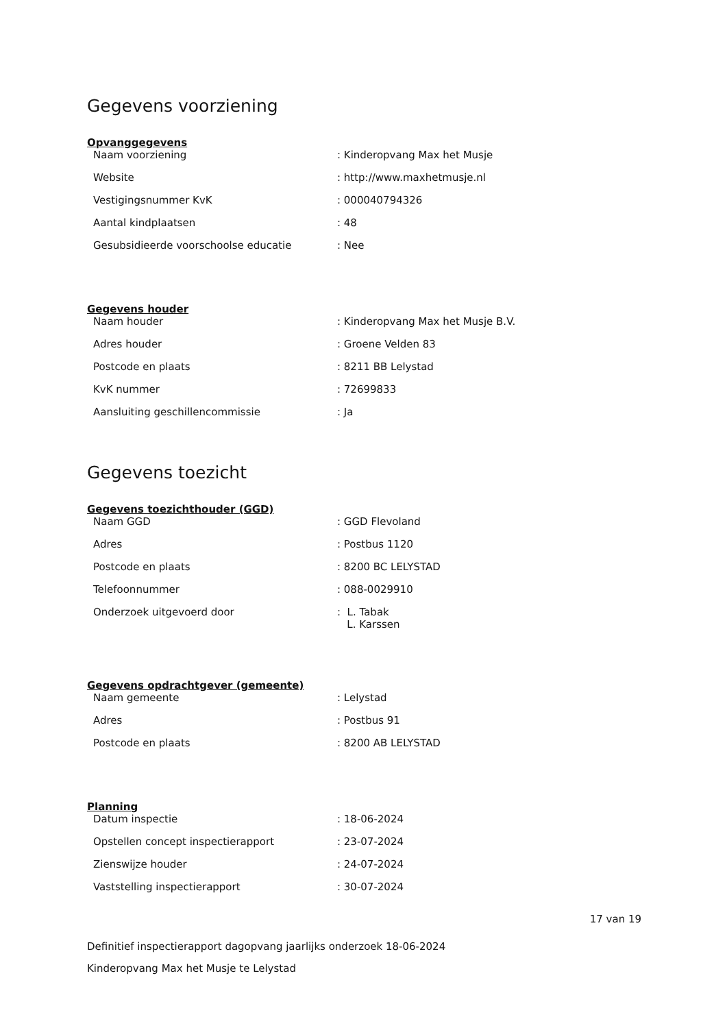Gegevens voorziening
Opvanggegevens
| Naam voorziening | : Kinderopvang Max het Musje |
| Website | : http://www.maxhetmusje.nl |
| Vestigingsnummer KvK | : 000040794326 |
| Aantal kindplaatsen | : 48 |
| Gesubsidieerde voorschoolse educatie | : Nee |
Gegevens houder
| Naam houder | : Kinderopvang Max het Musje B.V. |
| Adres houder | : Groene Velden 83 |
| Postcode en plaats | : 8211 BB Lelystad |
| KvK nummer | : 72699833 |
| Aansluiting geschillencommissie | : Ja |
Gegevens toezicht
Gegevens toezichthouder (GGD)
| Naam GGD | : GGD Flevoland |
| Adres | : Postbus 1120 |
| Postcode en plaats | : 8200 BC LELYSTAD |
| Telefoonnummer | : 088-0029910 |
| Onderzoek uitgevoerd door | : L. Tabak L. Karssen |
Gegevens opdrachtgever (gemeente)
| Naam gemeente | : Lelystad |
| Adres | : Postbus 91 |
| Postcode en plaats | : 8200 AB LELYSTAD |
Planning
| Datum inspectie | : 18-06-2024 |
| Opstellen concept inspectierapport | : 23-07-2024 |
| Zienswijze houder | : 24-07-2024 |
| Vaststelling inspectierapport | : 30-07-2024 |
17 van 19
Definitief inspectierapport dagopvang jaarlijks onderzoek 18-06-2024
Kinderopvang Max het Musje te Lelystad